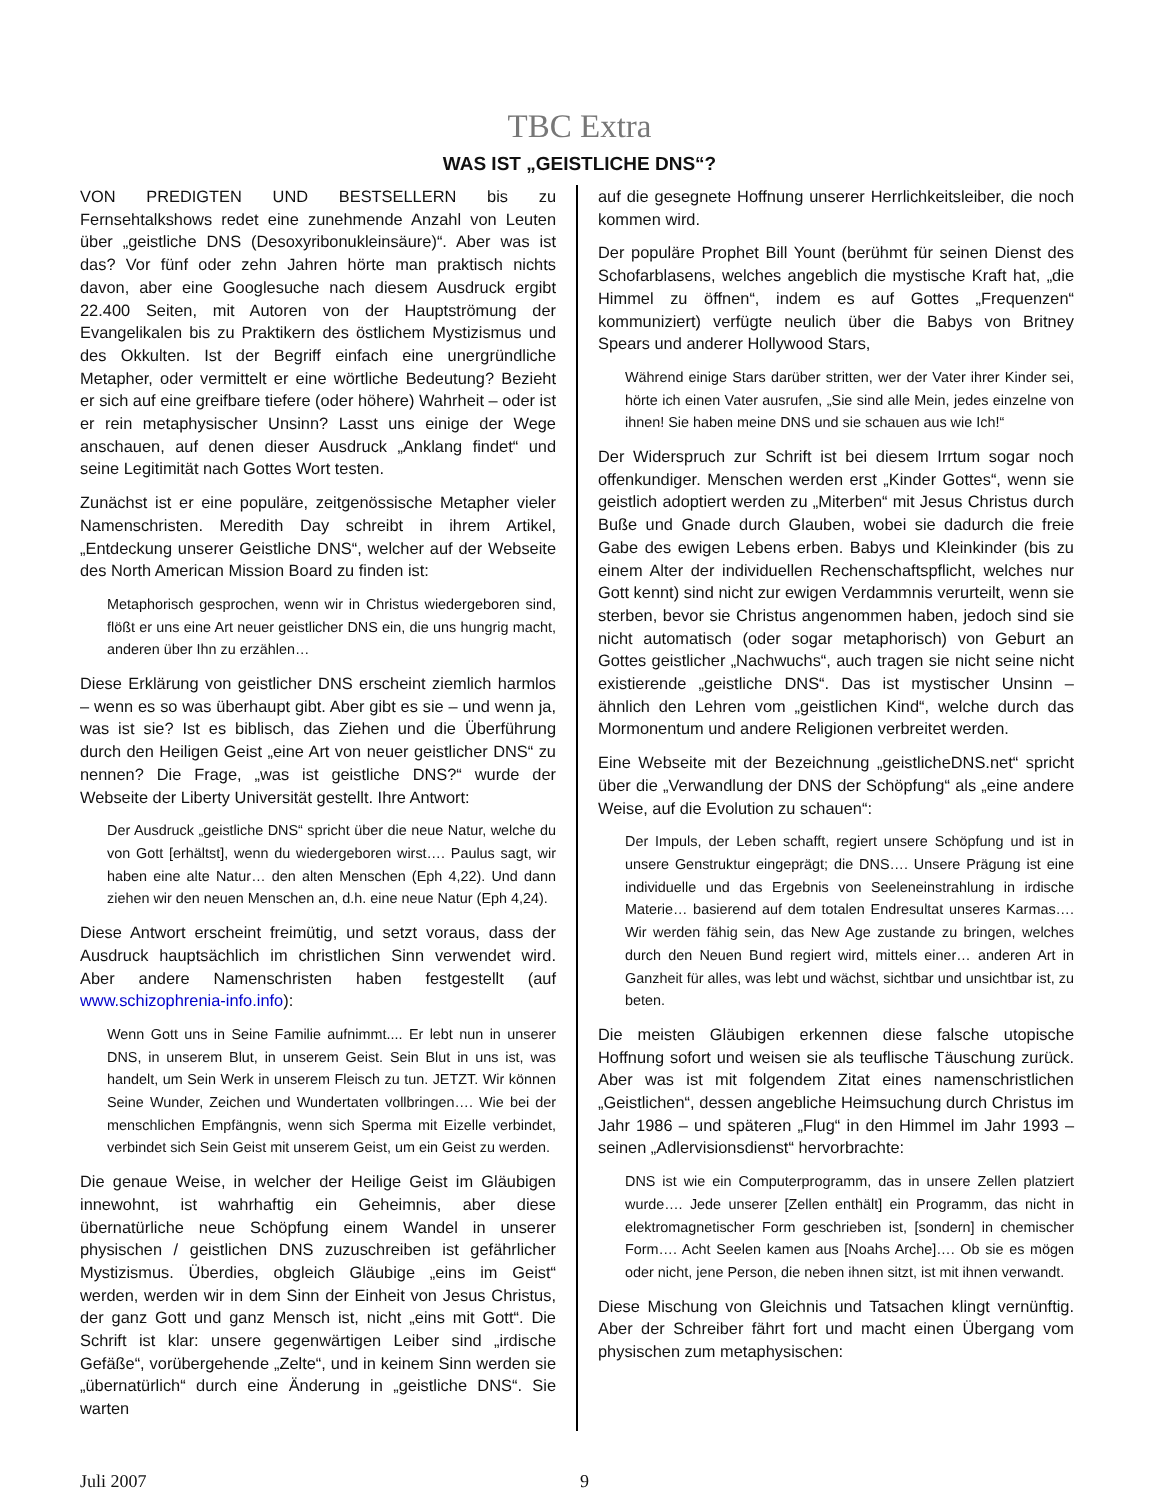TBC Extra
WAS IST „GEISTLICHE DNS“?
VON PREDIGTEN UND BESTSELLERN bis zu Fernsehtalkshows redet eine zunehmende Anzahl von Leuten über „geistliche DNS (Desoxyribonukleinsäure)“. Aber was ist das? Vor fünf oder zehn Jahren hörte man praktisch nichts davon, aber eine Googlesuche nach diesem Ausdruck ergibt 22.400 Seiten, mit Autoren von der Hauptströmung der Evangelikalen bis zu Praktikern des östlichem Mystizismus und des Okkulten. Ist der Begriff einfach eine unergründliche Metapher, oder vermittelt er eine wörtliche Bedeutung? Bezieht er sich auf eine greifbare tiefere (oder höhere) Wahrheit – oder ist er rein metaphysischer Unsinn? Lasst uns einige der Wege anschauen, auf denen dieser Ausdruck „Anklang findet“ und seine Legitimität nach Gottes Wort testen.
Zunächst ist er eine populäre, zeitgenössische Metapher vieler Namenschristen. Meredith Day schreibt in ihrem Artikel, „Entdeckung unserer Geistliche DNS“, welcher auf der Webseite des North American Mission Board zu finden ist:
Metaphorisch gesprochen, wenn wir in Christus wiedergeboren sind, flößt er uns eine Art neuer geistlicher DNS ein, die uns hungrig macht, anderen über Ihn zu erzählen…
Diese Erklärung von geistlicher DNS erscheint ziemlich harmlos – wenn es so was überhaupt gibt. Aber gibt es sie – und wenn ja, was ist sie? Ist es biblisch, das Ziehen und die Überführung durch den Heiligen Geist „eine Art von neuer geistlicher DNS“ zu nennen? Die Frage, „was ist geistliche DNS?“ wurde der Webseite der Liberty Universität gestellt. Ihre Antwort:
Der Ausdruck „geistliche DNS“ spricht über die neue Natur, welche du von Gott [erhältst], wenn du wiedergeboren wirst…. Paulus sagt, wir haben eine alte Natur… den alten Menschen (Eph 4,22). Und dann ziehen wir den neuen Menschen an, d.h. eine neue Natur (Eph 4,24).
Diese Antwort erscheint freimütig, und setzt voraus, dass der Ausdruck hauptsächlich im christlichen Sinn verwendet wird. Aber andere Namenschristen haben festgestellt (auf www.schizophrenia-info.info):
Wenn Gott uns in Seine Familie aufnimmt.... Er lebt nun in unserer DNS, in unserem Blut, in unserem Geist. Sein Blut in uns ist, was handelt, um Sein Werk in unserem Fleisch zu tun. JETZT. Wir können Seine Wunder, Zeichen und Wundertaten vollbringen…. Wie bei der menschlichen Empfängnis, wenn sich Sperma mit Eizelle verbindet, verbindet sich Sein Geist mit unserem Geist, um ein Geist zu werden.
Die genaue Weise, in welcher der Heilige Geist im Gläubigen innewohnt, ist wahrhaftig ein Geheimnis, aber diese übernatürliche neue Schöpfung einem Wandel in unserer physischen / geistlichen DNS zuzuschreiben ist gefährlicher Mystizismus. Überdies, obgleich Gläubige „eins im Geist“ werden, werden wir in dem Sinn der Einheit von Jesus Christus, der ganz Gott und ganz Mensch ist, nicht „eins mit Gott“. Die Schrift ist klar: unsere gegenwärtigen Leiber sind „irdische Gefäße“, vorübergehende „Zelte“, und in keinem Sinn werden sie „übernatürlich“ durch eine Änderung in „geistliche DNS“. Sie warten
auf die gesegnete Hoffnung unserer Herrlichkeitsleiber, die noch kommen wird.
Der populäre Prophet Bill Yount (berühmt für seinen Dienst des Schofarblasens, welches angeblich die mystische Kraft hat, „die Himmel zu öffnen“, indem es auf Gottes „Frequenzen“ kommuniziert) verfügte neulich über die Babys von Britney Spears und anderer Hollywood Stars,
Während einige Stars darüber stritten, wer der Vater ihrer Kinder sei, hörte ich einen Vater ausrufen, „Sie sind alle Mein, jedes einzelne von ihnen! Sie haben meine DNS und sie schauen aus wie Ich!“
Der Widerspruch zur Schrift ist bei diesem Irrtum sogar noch offenkundiger. Menschen werden erst „Kinder Gottes“, wenn sie geistlich adoptiert werden zu „Miterben“ mit Jesus Christus durch Buße und Gnade durch Glauben, wobei sie dadurch die freie Gabe des ewigen Lebens erben. Babys und Kleinkinder (bis zu einem Alter der individuellen Rechenschaftspflicht, welches nur Gott kennt) sind nicht zur ewigen Verdammnis verurteilt, wenn sie sterben, bevor sie Christus angenommen haben, jedoch sind sie nicht automatisch (oder sogar metaphorisch) von Geburt an Gottes geistlicher „Nachwuchs“, auch tragen sie nicht seine nicht existierende „geistliche DNS“. Das ist mystischer Unsinn – ähnlich den Lehren vom „geistlichen Kind“, welche durch das Mormonentum und andere Religionen verbreitet werden.
Eine Webseite mit der Bezeichnung „geistlicheDNS.net“ spricht über die „Verwandlung der DNS der Schöpfung“ als „eine andere Weise, auf die Evolution zu schauen“:
Der Impuls, der Leben schafft, regiert unsere Schöpfung und ist in unsere Genstruktur eingeprägt; die DNS…. Unsere Prägung ist eine individuelle und das Ergebnis von Seeleneinstrahlung in irdische Materie… basierend auf dem totalen Endresultat unseres Karmas…. Wir werden fähig sein, das New Age zustande zu bringen, welches durch den Neuen Bund regiert wird, mittels einer… anderen Art in Ganzheit für alles, was lebt und wächst, sichtbar und unsichtbar ist, zu beten.
Die meisten Gläubigen erkennen diese falsche utopische Hoffnung sofort und weisen sie als teuflische Täuschung zurück. Aber was ist mit folgendem Zitat eines namenschristlichen „Geistlichen“, dessen angebliche Heimsuchung durch Christus im Jahr 1986 – und späteren „Flug“ in den Himmel im Jahr 1993 – seinen „Adlervisionsdienst“ hervorbrachte:
DNS ist wie ein Computerprogramm, das in unsere Zellen platziert wurde…. Jede unserer [Zellen enthält] ein Programm, das nicht in elektromagnetischer Form geschrieben ist, [sondern] in chemischer Form…. Acht Seelen kamen aus [Noahs Arche]…. Ob sie es mögen oder nicht, jene Person, die neben ihnen sitzt, ist mit ihnen verwandt.
Diese Mischung von Gleichnis und Tatsachen klingt vernünftig. Aber der Schreiber fährt fort und macht einen Übergang vom physischen zum metaphysischen:
Juli 2007 9